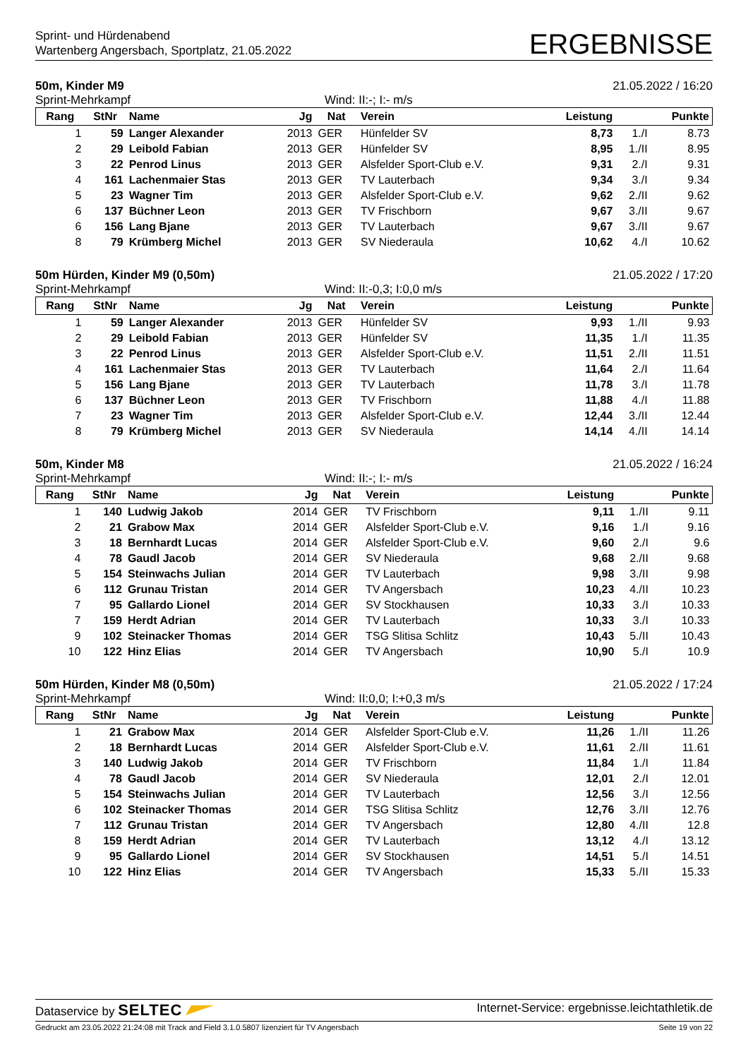Sprint- und Hürdenabend
Wartenberg Angersbach, Sportplatz, 21.05.2022
ERGEBNISSE
50m, Kinder M9 21.05.2022 / 16:20
Sprint-Mehrkampf Wind: II:-; I:- m/s
| Rang | StNr | Name | Jg | Nat | Verein | Leistung | | Punkte |
| --- | --- | --- | --- | --- | --- | --- | --- | --- |
| 1 | 59 | Langer Alexander | 2013 | GER | Hünfelder SV | 8,73 | 1./I | 8.73 |
| 2 | 29 | Leibold Fabian | 2013 | GER | Hünfelder SV | 8,95 | 1./II | 8.95 |
| 3 | 22 | Penrod Linus | 2013 | GER | Alsfelder Sport-Club e.V. | 9,31 | 2./I | 9.31 |
| 4 | 161 | Lachenmaier Stas | 2013 | GER | TV Lauterbach | 9,34 | 3./I | 9.34 |
| 5 | 23 | Wagner Tim | 2013 | GER | Alsfelder Sport-Club e.V. | 9,62 | 2./II | 9.62 |
| 6 | 137 | Büchner Leon | 2013 | GER | TV Frischborn | 9,67 | 3./II | 9.67 |
| 6 | 156 | Lang Bjane | 2013 | GER | TV Lauterbach | 9,67 | 3./II | 9.67 |
| 8 | 79 | Krümberg Michel | 2013 | GER | SV Niederaula | 10,62 | 4./I | 10.62 |
50m Hürden, Kinder M9 (0,50m) 21.05.2022 / 17:20
Sprint-Mehrkampf Wind: II:-0,3; I:0,0 m/s
| Rang | StNr | Name | Jg | Nat | Verein | Leistung | | Punkte |
| --- | --- | --- | --- | --- | --- | --- | --- | --- |
| 1 | 59 | Langer Alexander | 2013 | GER | Hünfelder SV | 9,93 | 1./II | 9.93 |
| 2 | 29 | Leibold Fabian | 2013 | GER | Hünfelder SV | 11,35 | 1./I | 11.35 |
| 3 | 22 | Penrod Linus | 2013 | GER | Alsfelder Sport-Club e.V. | 11,51 | 2./II | 11.51 |
| 4 | 161 | Lachenmaier Stas | 2013 | GER | TV Lauterbach | 11,64 | 2./I | 11.64 |
| 5 | 156 | Lang Bjane | 2013 | GER | TV Lauterbach | 11,78 | 3./I | 11.78 |
| 6 | 137 | Büchner Leon | 2013 | GER | TV Frischborn | 11,88 | 4./I | 11.88 |
| 7 | 23 | Wagner Tim | 2013 | GER | Alsfelder Sport-Club e.V. | 12,44 | 3./II | 12.44 |
| 8 | 79 | Krümberg Michel | 2013 | GER | SV Niederaula | 14,14 | 4./II | 14.14 |
50m, Kinder M8 21.05.2022 / 16:24
Sprint-Mehrkampf Wind: II:-; I:- m/s
| Rang | StNr | Name | Jg | Nat | Verein | Leistung | | Punkte |
| --- | --- | --- | --- | --- | --- | --- | --- | --- |
| 1 | 140 | Ludwig Jakob | 2014 | GER | TV Frischborn | 9,11 | 1./II | 9.11 |
| 2 | 21 | Grabow Max | 2014 | GER | Alsfelder Sport-Club e.V. | 9,16 | 1./I | 9.16 |
| 3 | 18 | Bernhardt Lucas | 2014 | GER | Alsfelder Sport-Club e.V. | 9,60 | 2./I | 9.6 |
| 4 | 78 | Gaudl Jacob | 2014 | GER | SV Niederaula | 9,68 | 2./II | 9.68 |
| 5 | 154 | Steinwachs Julian | 2014 | GER | TV Lauterbach | 9,98 | 3./II | 9.98 |
| 6 | 112 | Grunau Tristan | 2014 | GER | TV Angersbach | 10,23 | 4./II | 10.23 |
| 7 | 95 | Gallardo Lionel | 2014 | GER | SV Stockhausen | 10,33 | 3./I | 10.33 |
| 7 | 159 | Herdt Adrian | 2014 | GER | TV Lauterbach | 10,33 | 3./I | 10.33 |
| 9 | 102 | Steinacker Thomas | 2014 | GER | TSG Slitisa Schlitz | 10,43 | 5./II | 10.43 |
| 10 | 122 | Hinz Elias | 2014 | GER | TV Angersbach | 10,90 | 5./I | 10.9 |
50m Hürden, Kinder M8 (0,50m) 21.05.2022 / 17:24
Sprint-Mehrkampf Wind: II:0,0; I:+0,3 m/s
| Rang | StNr | Name | Jg | Nat | Verein | Leistung | | Punkte |
| --- | --- | --- | --- | --- | --- | --- | --- | --- |
| 1 | 21 | Grabow Max | 2014 | GER | Alsfelder Sport-Club e.V. | 11,26 | 1./II | 11.26 |
| 2 | 18 | Bernhardt Lucas | 2014 | GER | Alsfelder Sport-Club e.V. | 11,61 | 2./II | 11.61 |
| 3 | 140 | Ludwig Jakob | 2014 | GER | TV Frischborn | 11,84 | 1./I | 11.84 |
| 4 | 78 | Gaudl Jacob | 2014 | GER | SV Niederaula | 12,01 | 2./I | 12.01 |
| 5 | 154 | Steinwachs Julian | 2014 | GER | TV Lauterbach | 12,56 | 3./I | 12.56 |
| 6 | 102 | Steinacker Thomas | 2014 | GER | TSG Slitisa Schlitz | 12,76 | 3./II | 12.76 |
| 7 | 112 | Grunau Tristan | 2014 | GER | TV Angersbach | 12,80 | 4./II | 12.8 |
| 8 | 159 | Herdt Adrian | 2014 | GER | TV Lauterbach | 13,12 | 4./I | 13.12 |
| 9 | 95 | Gallardo Lionel | 2014 | GER | SV Stockhausen | 14,51 | 5./I | 14.51 |
| 10 | 122 | Hinz Elias | 2014 | GER | TV Angersbach | 15,33 | 5./II | 15.33 |
Dataservice by SELTEC Internet-Service: ergebnisse.leichtathletik.de
Gedruckt am 23.05.2022 21:24:08 mit Track and Field 3.1.0.5807 lizenziert für TV Angersbach Seite 19 von 22